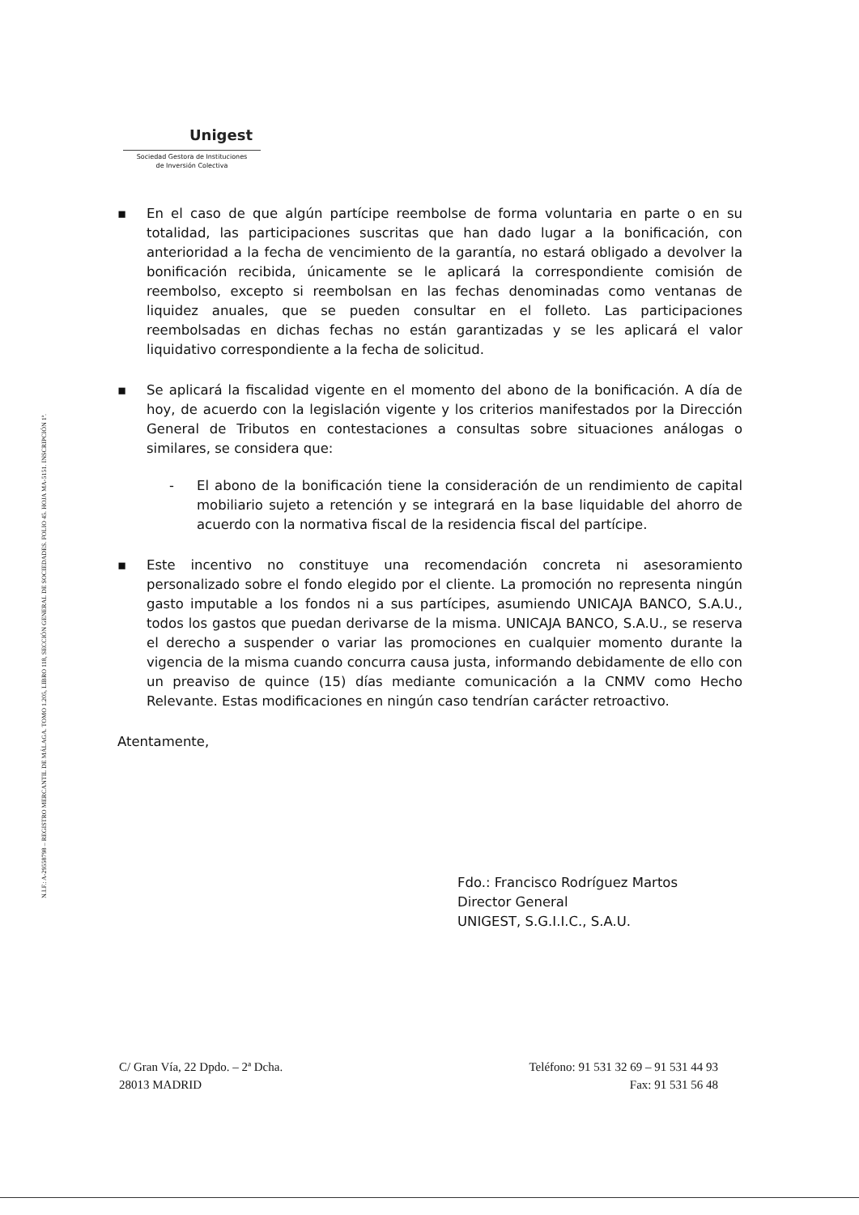N.I.F.: A-29558798 – REGISTRO MERCANTIL DE MÁLAGA. TOMO 1.205, LIBRO 118, SECCIÓN GENERAL DE SOCIEDADES. FOLIO 45. HOJA MA-5151. INSCRIPCIÓN 1ª.
Unigest
Sociedad Gestora de Instituciones
de Inversión Colectiva
▪ En el caso de que algún partícipe reembolse de forma voluntaria en parte o en su totalidad, las participaciones suscritas que han dado lugar a la bonificación, con anterioridad a la fecha de vencimiento de la garantía, no estará obligado a devolver la bonificación recibida, únicamente se le aplicará la correspondiente comisión de reembolso, excepto si reembolsan en las fechas denominadas como ventanas de liquidez anuales, que se pueden consultar en el folleto. Las participaciones reembolsadas en dichas fechas no están garantizadas y se les aplicará el valor liquidativo correspondiente a la fecha de solicitud.
▪ Se aplicará la fiscalidad vigente en el momento del abono de la bonificación. A día de hoy, de acuerdo con la legislación vigente y los criterios manifestados por la Dirección General de Tributos en contestaciones a consultas sobre situaciones análogas o similares, se considera que:
- El abono de la bonificación tiene la consideración de un rendimiento de capital mobiliario sujeto a retención y se integrará en la base liquidable del ahorro de acuerdo con la normativa fiscal de la residencia fiscal del partícipe.
▪ Este incentivo no constituye una recomendación concreta ni asesoramiento personalizado sobre el fondo elegido por el cliente. La promoción no representa ningún gasto imputable a los fondos ni a sus partícipes, asumiendo UNICAJA BANCO, S.A.U., todos los gastos que puedan derivarse de la misma. UNICAJA BANCO, S.A.U., se reserva el derecho a suspender o variar las promociones en cualquier momento durante la vigencia de la misma cuando concurra causa justa, informando debidamente de ello con un preaviso de quince (15) días mediante comunicación a la CNMV como Hecho Relevante. Estas modificaciones en ningún caso tendrían carácter retroactivo.
Atentamente,
Fdo.: Francisco Rodríguez Martos
Director General
UNIGEST, S.G.I.I.C., S.A.U.
C/ Gran Vía, 22 Dpdo. – 2ª Dcha.
28013 MADRID
Teléfono: 91 531 32 69 – 91 531 44 93
Fax: 91 531 56 48